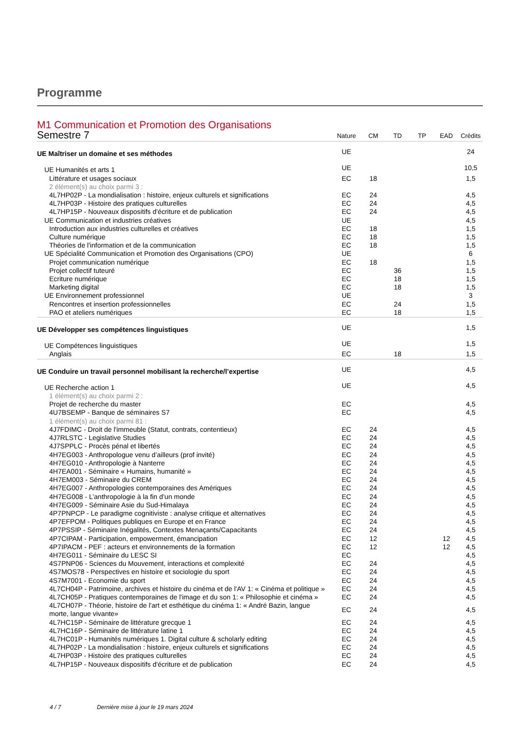Programme
M1 Communication et Promotion des Organisations
| Semestre 7 | Nature | CM | TD | TP | EAD | Crédits |
| UE Maîtriser un domaine et ses méthodes | UE | | | | | 24 |
| UE Humanités et arts 1 | UE | | | | | 10,5 |
| Littérature et usages sociaux | EC | 18 | | | | 1,5 |
| 2 élément(s) au choix parmi 3 : | | | | | | |
| 4L7HP02P - La mondialisation : histoire, enjeux culturels et significations | EC | 24 | | | | 4,5 |
| 4L7HP03P - Histoire des pratiques culturelles | EC | 24 | | | | 4,5 |
| 4L7HP15P - Nouveaux dispositifs d'écriture et de publication | EC | 24 | | | | 4,5 |
| UE Communication et industries créatives | UE | | | | | 4,5 |
| Introduction aux industries culturelles et créatives | EC | 18 | | | | 1,5 |
| Culture numérique | EC | 18 | | | | 1,5 |
| Théories de l'information et de la communication | EC | 18 | | | | 1,5 |
| UE Spécialité Communication et Promotion des Organisations (CPO) | UE | | | | | 6 |
| Projet communication numérique | EC | 18 | | | | 1,5 |
| Projet collectif tuteuré | EC | | 36 | | | 1,5 |
| Ecriture numérique | EC | | 18 | | | 1,5 |
| Marketing digital | EC | | 18 | | | 1,5 |
| UE Environnement professionnel | UE | | | | | 3 |
| Rencontres et insertion professionnelles | EC | | 24 | | | 1,5 |
| PAO et ateliers numériques | EC | | 18 | | | 1,5 |
| UE Développer ses compétences linguistiques | UE | | | | | 1,5 |
| UE Compétences linguistiques | UE | | | | | 1,5 |
| Anglais | EC | | 18 | | | 1,5 |
| UE Conduire un travail personnel mobilisant la recherche/l’expertise | UE | | | | | 4,5 |
| UE Recherche action 1 | UE | | | | | 4,5 |
| 1 élément(s) au choix parmi 2 : | | | | | | |
| Projet de recherche du master | EC | | | | | 4,5 |
| 4U7BSEMP - Banque de séminaires S7 | EC | | | | | 4,5 |
| 1 élément(s) au choix parmi 81 : | | | | | | |
| 4J7FDIMC - Droit de l'immeuble (Statut, contrats, contentieux) | EC | 24 | | | | 4,5 |
| 4J7RLSTC - Legislative Studies | EC | 24 | | | | 4,5 |
| 4J7SPPLC - Procès pénal et libertés | EC | 24 | | | | 4,5 |
| 4H7EG003 - Anthropologue venu d’ailleurs (prof invité) | EC | 24 | | | | 4,5 |
| 4H7EG010 - Anthropologie à Nanterre | EC | 24 | | | | 4,5 |
| 4H7EA001 - Séminaire « Humains, humanité » | EC | 24 | | | | 4,5 |
| 4H7EM003 - Séminaire du CREM | EC | 24 | | | | 4,5 |
| 4H7EG007 - Anthropologies contemporaines des Amériques | EC | 24 | | | | 4,5 |
| 4H7EG008 - L’anthropologie à la fin d’un monde | EC | 24 | | | | 4,5 |
| 4H7EG009 - Séminaire Asie du Sud-Himalaya | EC | 24 | | | | 4,5 |
| 4P7PNPCP - Le paradigme cognitiviste : analyse critique et alternatives | EC | 24 | | | | 4,5 |
| 4P7EFPOM - Politiques publiques en Europe et en France | EC | 24 | | | | 4,5 |
| 4P7PSSIP - Séminaire Inégalités, Contextes Menaçants/Capacitants | EC | 24 | | | | 4,5 |
| 4P7CIPAM - Participation, empowerment, émancipation | EC | 12 | | | 12 | 4,5 |
| 4P7IPACM - PEF : acteurs et environnements de la formation | EC | 12 | | | 12 | 4,5 |
| 4H7EG011 - Séminaire du LESC SI | EC | | | | | 4,5 |
| 4S7PNP06 - Sciences du Mouvement, interactions et complexité | EC | 24 | | | | 4,5 |
| 4S7MOS78 - Perspectives en histoire et sociologie du sport | EC | 24 | | | | 4,5 |
| 4S7M7001 - Economie du sport | EC | 24 | | | | 4,5 |
| 4L7CH04P - Patrimoine, archives et histoire du cinéma et de l'AV 1: « Cinéma et politique » | EC | 24 | | | | 4,5 |
| 4L7CH05P - Pratiques contemporaines de l'image et du son 1: « Philosophie et cinéma » | EC | 24 | | | | 4,5 |
| 4L7CH07P - Théorie, histoire de l'art et esthétique du cinéma 1: « André Bazin, langue morte, langue vivante» | EC | 24 | | | | 4,5 |
| 4L7HC15P - Séminaire de littérature grecque 1 | EC | 24 | | | | 4,5 |
| 4L7HC16P - Séminaire de littérature latine 1 | EC | 24 | | | | 4,5 |
| 4L7HC01P - Humanités numériques 1. Digital culture & scholarly editing | EC | 24 | | | | 4,5 |
| 4L7HP02P - La mondialisation : histoire, enjeux culturels et significations | EC | 24 | | | | 4,5 |
| 4L7HP03P - Histoire des pratiques culturelles | EC | 24 | | | | 4,5 |
| 4L7HP15P - Nouveaux dispositifs d'écriture et de publication | EC | 24 | | | | 4,5 |
4 / 7 Dernière mise à jour le 19 mars 2024